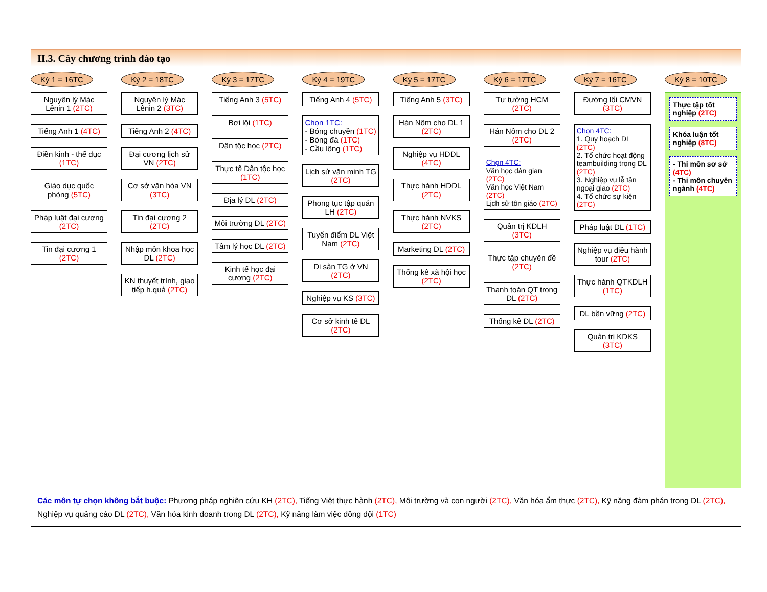II.3. Cây chương trình đào tạo
Kỳ 1 = 16TC
Nguyên lý Mác Lênin 1 (2TC)
Tiếng Anh 1 (4TC)
Điền kinh - thể dục (1TC)
Giáo dục quốc phòng (5TC)
Pháp luật đại cương (2TC)
Tin đại cương 1 (2TC)
Kỳ 2 = 18TC
Nguyên lý Mác Lênin 2 (3TC)
Tiếng Anh 2 (4TC)
Đại cương lịch sử VN (2TC)
Cơ sở văn hóa VN (3TC)
Tin đại cương 2 (2TC)
Nhập môn khoa học DL (2TC)
KN thuyết trình, giao tiếp h.quả (2TC)
Kỳ 3 = 17TC
Tiếng Anh 3 (5TC)
Bơi lội (1TC)
Dân tộc học (2TC)
Thực tế Dân tộc học (1TC)
Địa lý DL (2TC)
Môi trường DL (2TC)
Tâm lý học DL (2TC)
Kinh tế học đại cương (2TC)
Kỳ 4 = 19TC
Tiếng Anh 4 (5TC)
Chọn 1TC:
- Bóng chuyền (1TC)
- Bóng đá (1TC)
- Cầu lông (1TC)
Lịch sử văn minh TG (2TC)
Phong tục tập quán LH (2TC)
Tuyến điểm DL Việt Nam (2TC)
Di sản TG ở VN (2TC)
Nghiệp vụ KS (3TC)
Cơ sở kinh tế DL (2TC)
Kỳ 5 = 17TC
Tiếng Anh 5 (3TC)
Hán Nôm cho DL 1 (2TC)
Nghiệp vụ HDDL (4TC)
Thực hành HDDL (2TC)
Thực hành NVKS (2TC)
Marketing DL (2TC)
Thống kê xã hội học (2TC)
Kỳ 6 = 17TC
Tư tưởng HCM (2TC)
Hán Nôm cho DL 2 (2TC)
Chọn 4TC:
Văn học dân gian (2TC)
Văn học Việt Nam (2TC)
Lịch sử tôn giáo (2TC)
Quản trị KDLH (3TC)
Thực tập chuyên đề (2TC)
Thanh toán QT trong DL (2TC)
Thống kê DL (2TC)
Kỳ 7 = 16TC
Đường lối CMVN (3TC)
Chọn 4TC:
1. Quy hoạch DL (2TC)
2. Tổ chức hoạt động teambuilding trong DL (2TC)
3. Nghiệp vụ lễ tân ngoại giao (2TC)
4. Tổ chức sự kiện (2TC)
Pháp luật DL (1TC)
Nghiệp vụ điều hành tour (2TC)
Thực hành QTKDLH (1TC)
DL bền vững (2TC)
Quản trị KDKS (3TC)
Kỳ 8 = 10TC
Thực tập tốt nghiệp (2TC)
Khóa luận tốt nghiệp (8TC)
- Thi môn sơ sở (4TC)
- Thi môn chuyên ngành (4TC)
Các môn tự chọn không bắt buộc: Phương pháp nghiên cứu KH (2TC), Tiếng Việt thực hành (2TC), Môi trường và con người (2TC), Văn hóa ẩm thực (2TC), Kỹ năng đàm phán trong DL (2TC), Nghiệp vụ quảng cáo DL (2TC), Văn hóa kinh doanh trong DL (2TC), Kỹ năng làm việc đồng đội (1TC)